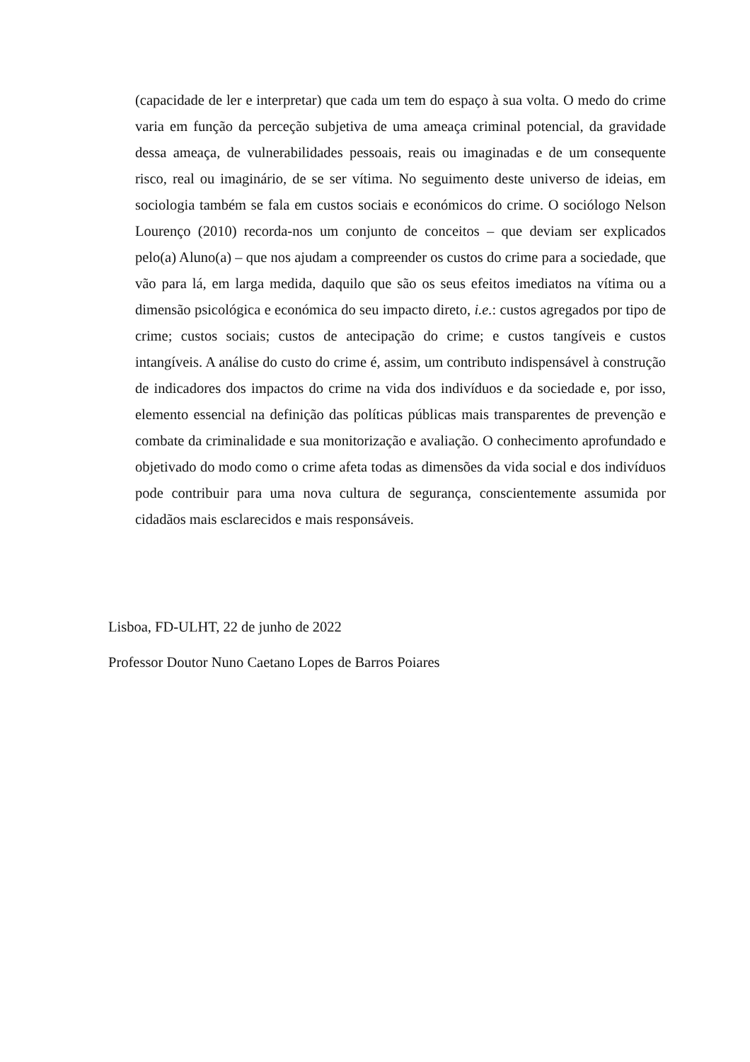(capacidade de ler e interpretar) que cada um tem do espaço à sua volta. O medo do crime varia em função da perceção subjetiva de uma ameaça criminal potencial, da gravidade dessa ameaça, de vulnerabilidades pessoais, reais ou imaginadas e de um consequente risco, real ou imaginário, de se ser vítima. No seguimento deste universo de ideias, em sociologia também se fala em custos sociais e económicos do crime. O sociólogo Nelson Lourenço (2010) recorda-nos um conjunto de conceitos – que deviam ser explicados pelo(a) Aluno(a) – que nos ajudam a compreender os custos do crime para a sociedade, que vão para lá, em larga medida, daquilo que são os seus efeitos imediatos na vítima ou a dimensão psicológica e económica do seu impacto direto, i.e.: custos agregados por tipo de crime; custos sociais; custos de antecipação do crime; e custos tangíveis e custos intangíveis. A análise do custo do crime é, assim, um contributo indispensável à construção de indicadores dos impactos do crime na vida dos indivíduos e da sociedade e, por isso, elemento essencial na definição das políticas públicas mais transparentes de prevenção e combate da criminalidade e sua monitorização e avaliação. O conhecimento aprofundado e objetivado do modo como o crime afeta todas as dimensões da vida social e dos indivíduos pode contribuir para uma nova cultura de segurança, conscientemente assumida por cidadãos mais esclarecidos e mais responsáveis.
Lisboa, FD-ULHT, 22 de junho de 2022
Professor Doutor Nuno Caetano Lopes de Barros Poiares